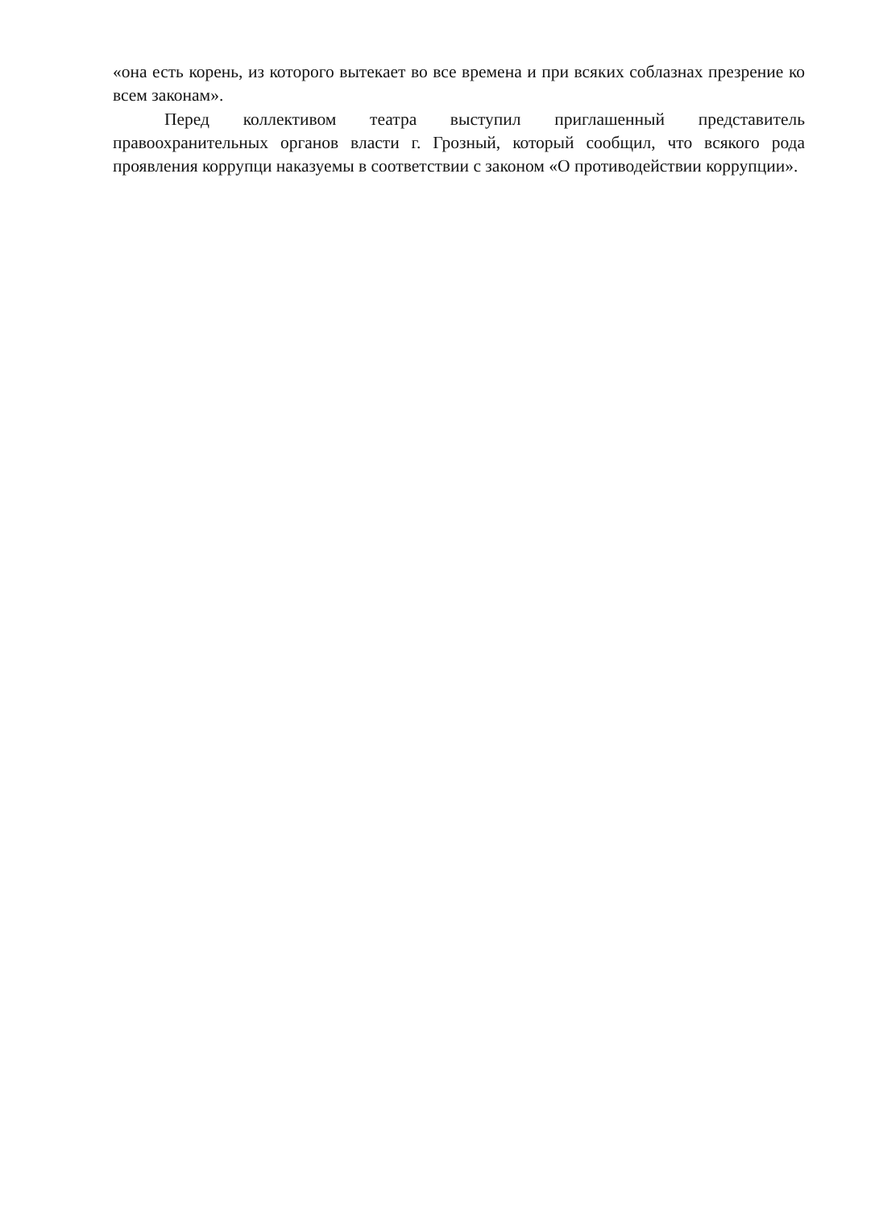«она есть корень, из которого вытекает во все времена и при всяких соблазнах презрение ко всем законам».
Перед коллективом театра выступил приглашенный представитель правоохранительных органов власти г. Грозный, который сообщил, что всякого рода проявления коррупци наказуемы в соответствии с законом «О противодействии коррупции».